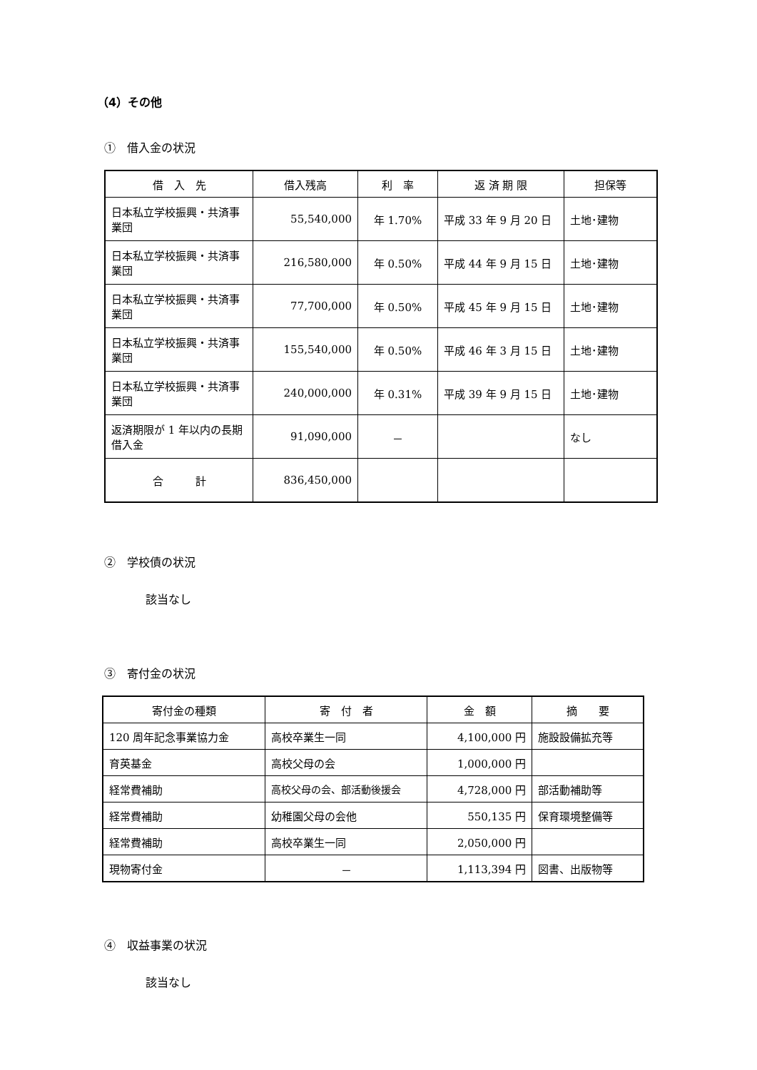（4）その他
①　借入金の状況
| 借 入 先 | 借入残高 | 利 率 | 返 済 期 限 | 担保等 |
| --- | --- | --- | --- | --- |
| 日本私立学校振興・共済事業団 | 55,540,000 | 年 1.70% | 平成 33 年 9 月 20 日 | 土地･建物 |
| 日本私立学校振興・共済事業団 | 216,580,000 | 年 0.50% | 平成 44 年 9 月 15 日 | 土地･建物 |
| 日本私立学校振興・共済事業団 | 77,700,000 | 年 0.50% | 平成 45 年 9 月 15 日 | 土地･建物 |
| 日本私立学校振興・共済事業団 | 155,540,000 | 年 0.50% | 平成 46 年 3 月 15 日 | 土地･建物 |
| 日本私立学校振興・共済事業団 | 240,000,000 | 年 0.31% | 平成 39 年 9 月 15 日 | 土地･建物 |
| 返済期限が 1 年以内の長期借入金 | 91,090,000 | － | | なし |
| 合 計 | 836,450,000 | | | |
②　学校債の状況
該当なし
③　寄付金の状況
| 寄付金の種類 | 寄 付 者 | 金 額 | 摘 要 |
| --- | --- | --- | --- |
| 120 周年記念事業協力金 | 高校卒業生一同 | 4,100,000 円 | 施設設備拡充等 |
| 育英基金 | 高校父母の会 | 1,000,000 円 | |
| 経常費補助 | 高校父母の会、部活動後援会 | 4,728,000 円 | 部活動補助等 |
| 経常費補助 | 幼稚園父母の会他 | 550,135 円 | 保育環境整備等 |
| 経常費補助 | 高校卒業生一同 | 2,050,000 円 | |
| 現物寄付金 | － | 1,113,394 円 | 図書、出版物等 |
④　収益事業の状況
該当なし